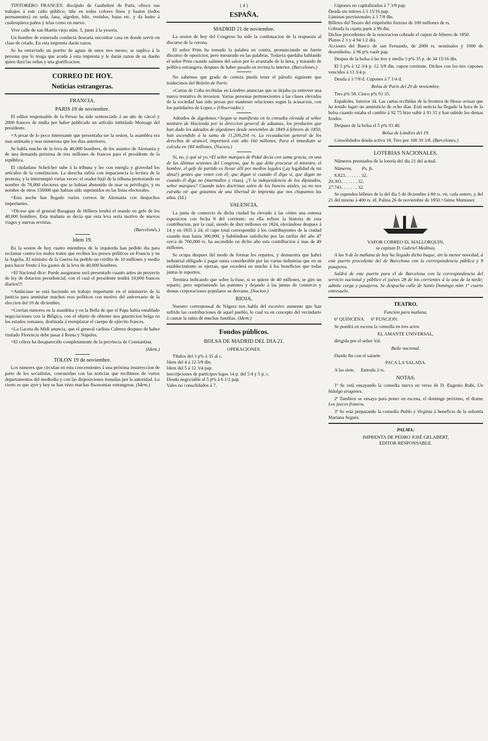TINTORERO FRANCES: discípulo de Gaubelent de Paris, ofrece sus trabajos á este culto público; tiñe en todos colores finos y bastos (todos permanentes) en seda, lana, algodon, hilo, vestidos, batas etc. y da lustre á cualesquiera paños y telas como en nuevo.
Vive calle de san Martin viejo núm. 5, junto á la yeseria.
Un hombre de esmerada conducta desearia encontrar casa en donde servir en clase de criado. En esta imprenta darán razon.
Se ha estraviado un perrito de aguas de unos tres meses; se suplica á la persona que lo tenga que acuda á esta imprenta y le darán razon de su dueño quien dará las señas y una gratificacion.
CORREO DE HOY.
Noticias estrangeras.
FRANCIA.
PARIS 18 de noviembre.
El editor responsable de la Presse ha sido sentenciado á un año de cárcel y 2000 francos de multa por haber publicado un artículo intitulado Mensage del presidente.
=A pesar de lo poco interesante que presentaba ser la sesion, la asamblea era mas animada y mas numerosa que los dias anteriores.
Se habla mucho de la leva de 40,000 hombres, de los asuntos de Alemania y de una demanda próxima de tres millones de francos para el presidente de la república.
El ciudadano Schelcher sube á la tribuna y lee con energía y gravedad los artículos de la constitucion. La derecha sufria con impaciencia la lectura de la protesta, y la interrumpió varias veces: el orador bajó de la tribuna protestando en nombre de 78,000 electores que se habian abstenido de usar su privilegio, y en nombre de otros 150000 que habian sido suprimidos en las listas electorales.
=Esta noche han llegado varios correos de Alemania con despachos importantes.
=Dícese que el general Baraguay de Hilliers tendrá el mando en gefe de los 40,000 hombres. Esta mañana se decia que esta leva seria motivo de nuevos viages y nuevas revistas.
(Barcelonés.)
Idem 19.
En la sesion de hoy cuatro miembros de la izquierda han pedido dia para reclamar contra los malos tratos que reciben los presos políticos en Francia y en la Argelia. El ministro de la Guerra ha pedido un crédito de 10 millones y medio para hacer frente á los gastos de la leva de 40,000 hombres.
=El Nacional dice: Puede asegurarse será presentado cuanto antes un proyecto de ley de dotacion presidencial, con el cual el presidente tendrá 10,000 francos diarios!!!
=Anúnciase se está haciendo un trabajo importante en el ministerio de la justicia para amnistiar muchos reos políticos con motivo del aniversario de la eleccion del 10 de diciembre.
=Corrian rumores en la asamblea y en la Bella de que el Papa habia entablado negociaciones con la Bélgica, con el objeto de obtener una guarnicion belga en los estados romanos, destinada á reemplazar el cuerpo de ejército frances.
=La Gaceta du Midi anuncia, que el general carlista Cabrera despues de haber visitado Florencia debe pasar á Roma y Nápoles.
=El cólera ha desaparecido completamente de la provincia de Constantina.
(Idem.)
TOLON 19 de noviembre.
Los rumores que circulan en esta concernientes á una próxima insurreccion de parte de los socialistas, concuerdan con las noticias que recibimos de varios departamentos del mediodia y con las disposiciones tomadas por la autoridad. Lo cierto es que ayer y hoy se han visto muchas fisonomias estrangeras. (Idem.)
( 4 )
ESPAÑA.
MADRID 21 de noviembre.
La sesion de hoy del Congreso ha sido la continuacion de la respuesta al discurso de la corona.
El señor Prim ha tomado la palabra en contra, pronunciando un fuerte discurso de oposicion, pero mesurado en las palabras. Todavia quedaba hablando el señor Prim cuando salimos del salon por lo avanzado de la hora, y tratando de política estrangera, despues de haber pasado en revista la interior. (Barcelones.)
No sabemos que grado de certeza pueda tener el párrafo siguiente que traducimos del Boletin de Paris:
«Cartas de Cuba recibidas en Lóndres anuncian que se dejaba ya entrever una nueva tentativa de invasion. Varias personas pertenecientes á las clases elevadas de la sociedad han sido presas por mantener relaciones segun la acusacion, con los partidarios de Lopez.» (Observador.)
Adeudos de algodones.=Segun se manifiesta en la consulta elevada al señor ministro de Hacienda por la direccion general de aduanas, los productos que han dado los adeudos de algodones desde noviembre de 1849 á febrero de 1850, han ascendido á la suma de 11.209,204 rs. La recaudacion general de los derechos de arancel, importará este año 160 millones. Para el inmediato se calcula en 184 millones. (Nacion.)
Sí, no, y qué sé yo.=El señor marques de Pidal decia con suma gracia, en una de las últimas sesiones del Congreso, que lo que debe procurar el ministro, el hombre, el gefe de partido es llevar allí por medios legales (¡ay legalidad de mi alma!) gentes que voten con él; que digan si cuando él diga si, que digan no cuando él diga no (murmullos y risas). ¿Y la independencia de los diputados, señor marques? Cuando tales doctrinas salen de los bancos azules, ya no nos estraña oir que gozamos de una libertad de imprenta que nos chupamos las uñas. (Id.)
VALENCIA.
La junta de comercio de dicha ciudad ha elevado á las córtes una estensa esposicion con fecha 8 del corriente: en ella refiere la historia de esta contribucion, por la cual, siendo de diez millones en 1824, elevándose despues á 14 y en 1835 á 24, el cupo total correspondió á los contribuyentes de la ciudad cuando mas hasta 300,000, y habiéndose satisfecho por las tarifas del año 47 cerca de 700,000 rs. ha ascendido en dicho año esta contribucion á mas de 49 millones.
Se ocupa despues del modo de formar los repartos, y demuestra que habrá industrial obligado á pagar suma considerable por las varias industrias que en su establecimiento se ejerzan, que escederá en mucho á los beneficios que todas juntas le reporten.
Termina indicando que sobre la base, si se quiere de 40 millones, se gire un reparto, pero suprimiendo las patentes y dejando á las juntas de comercio y demas corporaciones populares su derrame. (Nacion.)
RIOJA.
Nuestro corresponsal de Nágera nos habla del escesivo aumento que han sufrido las contribuciones de aquel pueblo, lo cual va en concepto del vecindario á causar la ruina de muchas familias. (Idem.)
Fondos públicos.
BOLSA DE MADRID DEL DIA 21.
OPERACIONES.
Títulos del 3 p% á 35 al c.
Idem del 4 á 12 5/8 din.
Idem del 5 á 12 3/4 pap.
Inscripciones de partícipes legos 14 p. del 5 4 y 5 p. c.
Deuda negociable al 5 p% á 6 1/2 pap.
Vales no consolidados á 7.
Cupones no capitalizados á 7 3/8 pap.
Deuda sin interes á 3 15/16 pap.
Láminas provisionales á 3 7/8 din.
Billetes del Tesoro del empréstito forzoso de 100 millones de rs.
Cobrada la cuarta parte á 99 din.
Dichos procedentes de la renovacion cobrado el cupon de febrero de 1850.
Plazos 2 3 y 4 94 1/2 din.
Acciones del Banco de san Fernando, de 2000 rs. nominales y 1000 de desembolso. á 96 p% vaolr pap.
Despus de la bolsa á las tres y media 3 p% 35 p. de 34 15/16 din.
El 5 p% á 12 3/4 p. 12 5/8 din. cupon corriente. Dichos con los tres cupones vencidos á 13 3/4 p.
Deuda á 3 7/8 d. Cupones á 7 1/4 d.
Bolsa de Paris del 20 de noviembre.
Tres p% 58. Cinco p% 93 35.
Españoles. Interior 34. Las cartas recibidas de la frontera de Hesse avisan que ha tenido lugar un amnisticio de ocho dias. Està noticia ha llegado la hora de la bolsa cuando estaba el cambio á 92 75 hizo subir á 93 35 y han subido los demas fondos.
Despues de la bolsa el 5 p% 93 40.
Bolsa de Lóndres del 19.
Consolidados deuda activa 18. Tres por 100 39 3/8. (Barcelones.)
LOTERIAS NACIONALES.
Números premiados de la lotería del dia 21 del actual.
Números. Ps. fs.
8.823. . . . . . . 32.
20.303. . . . . . . 32.
27.743. . . . . . . 32.
Se espenden billetes de la del dia 5 de diciembre á 80 rs. vn. cada entero, y del 21 del mismo á 400 rs. id. Palma 26 de noviembre de 1850.=Jaime Muntaner.
VAPOR CORREO EL MALLORQUIN,
su capitan D. Gabriel Medinas.
A las 9 de la mañana de hoy ha llegado dicho buque, sin la menor novedad, á este puerto procedente del de Barcelona con la correspondencia pública y 9 pasajeros.
Saldrá de este puerto para el de Barcelona con la correspondencia del servicio nacional y público el juéves 28 de los corrientes á la una de la tarde; admite carga y pasajeros. Se despacha calle de Santo Domingo núm 1º cuarto entresuelo.
TEATRO.
Funcion para mañana.
6ª QUINCENA. 6ª FUNCION.
Se pondrá en escena la comedia en tres actos
EL AMANTE UNIVERSAL,
dirigida por el señor Val.
Baile nacional.
Dando fin con el sainete
PACA LA SALADA.
A las siete. Entrada 2 rs.
NOTAS.
1ª Se está ensayando la comedia nueva en verso de D. Eugenio Rubi, Un hidalgo aragones.
2ª Tambien se ensaya para poner en escena, el domingo próximo, el drame Los jueces francos.
3ª Se está preparando la comedia Pablo y Virginia á beneficio de la señorita Mariana Segura.
PALMA:
IMPRENTA DE PEDRO JOSÉ GELABERT,
EDITOR RESPONSABLE.